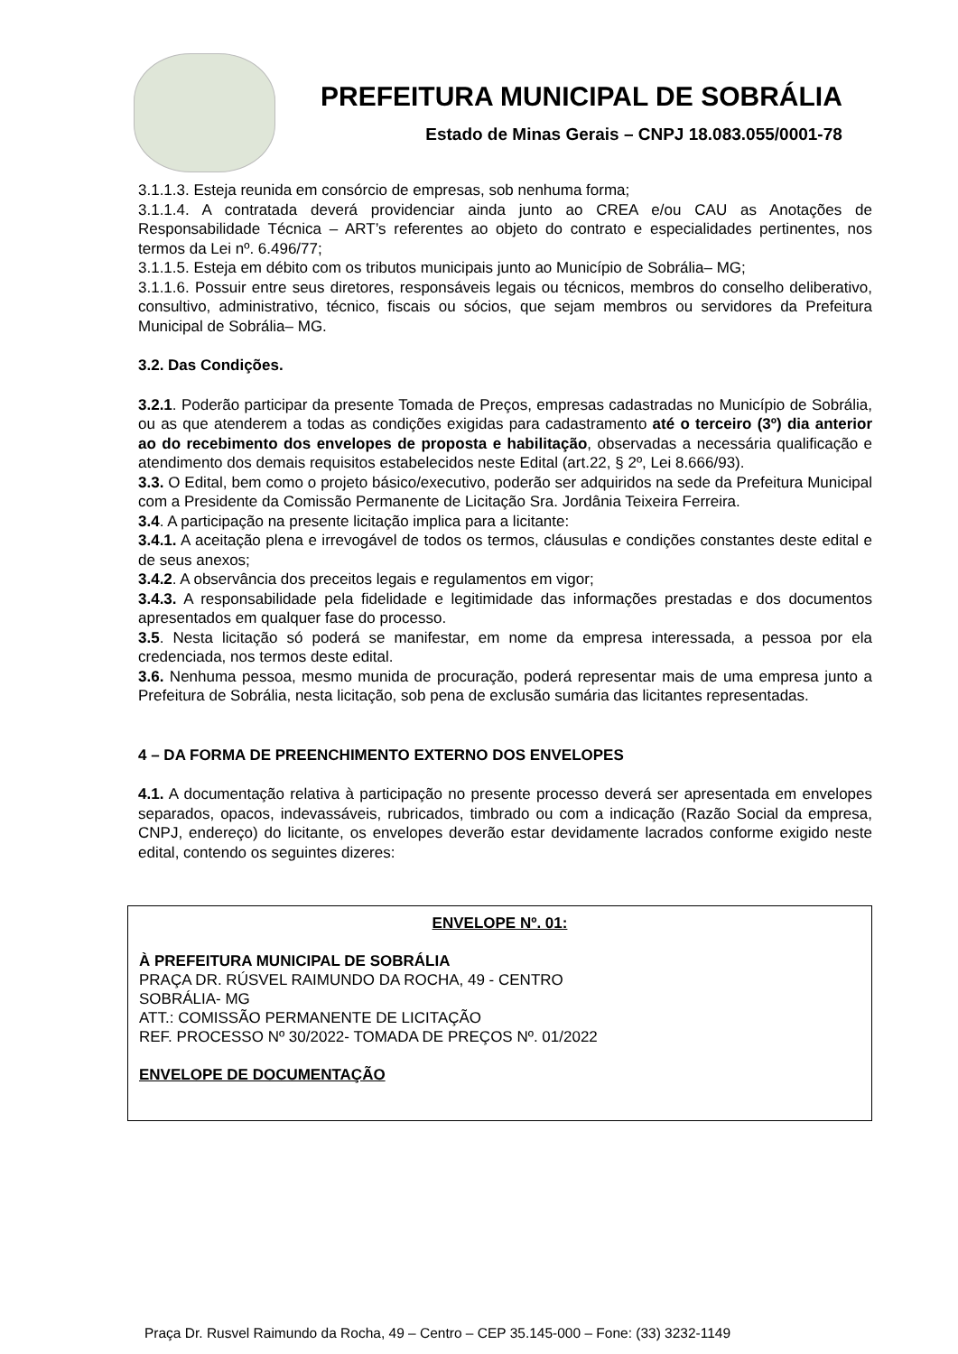PREFEITURA MUNICIPAL DE SOBRÁLIA
Estado de Minas Gerais – CNPJ 18.083.055/0001-78
3.1.1.3. Esteja reunida em consórcio de empresas, sob nenhuma forma;
3.1.1.4. A contratada deverá providenciar ainda junto ao CREA e/ou CAU as Anotações de Responsabilidade Técnica – ART’s referentes ao objeto do contrato e especialidades pertinentes, nos termos da Lei nº. 6.496/77;
3.1.1.5. Esteja em débito com os tributos municipais junto ao Município de Sobrália– MG;
3.1.1.6. Possuir entre seus diretores, responsáveis legais ou técnicos, membros do conselho deliberativo, consultivo, administrativo, técnico, fiscais ou sócios, que sejam membros ou servidores da Prefeitura Municipal de Sobrália– MG.
3.2. Das Condições.
3.2.1. Poderão participar da presente Tomada de Preços, empresas cadastradas no Município de Sobrália, ou as que atenderem a todas as condições exigidas para cadastramento até o terceiro (3º) dia anterior ao do recebimento dos envelopes de proposta e habilitação, observadas a necessária qualificação e atendimento dos demais requisitos estabelecidos neste Edital (art.22, § 2º, Lei 8.666/93).
3.3. O Edital, bem como o projeto básico/executivo, poderão ser adquiridos na sede da Prefeitura Municipal com a Presidente da Comissão Permanente de Licitação Sra. Jordânia Teixeira Ferreira.
3.4. A participação na presente licitação implica para a licitante:
3.4.1. A aceitação plena e irrevogável de todos os termos, cláusulas e condições constantes deste edital e de seus anexos;
3.4.2. A observância dos preceitos legais e regulamentos em vigor;
3.4.3. A responsabilidade pela fidelidade e legitimidade das informações prestadas e dos documentos apresentados em qualquer fase do processo.
3.5. Nesta licitação só poderá se manifestar, em nome da empresa interessada, a pessoa por ela credenciada, nos termos deste edital.
3.6. Nenhuma pessoa, mesmo munida de procuração, poderá representar mais de uma empresa junto a Prefeitura de Sobrália, nesta licitação, sob pena de exclusão sumária das licitantes representadas.
4 – DA FORMA DE PREENCHIMENTO EXTERNO DOS ENVELOPES
4.1. A documentação relativa à participação no presente processo deverá ser apresentada em envelopes separados, opacos, indevassáveis, rubricados, timbrado ou com a indicação (Razão Social da empresa, CNPJ, endereço) do licitante, os envelopes deverão estar devidamente lacrados conforme exigido neste edital, contendo os seguintes dizeres:
ENVELOPE Nº. 01:
À PREFEITURA MUNICIPAL DE SOBRÁLIA
PRAÇA DR. RÚSVEL RAIMUNDO DA ROCHA, 49 - CENTRO
SOBRÁLIA- MG
ATT.: COMISSÃO PERMANENTE DE LICITAÇÃO
REF. PROCESSO Nº 30/2022- TOMADA DE PREÇOS Nº. 01/2022
ENVELOPE DE DOCUMENTAÇÃO
Praça Dr. Rusvel Raimundo da Rocha, 49 – Centro – CEP 35.145-000 – Fone: (33) 3232-1149